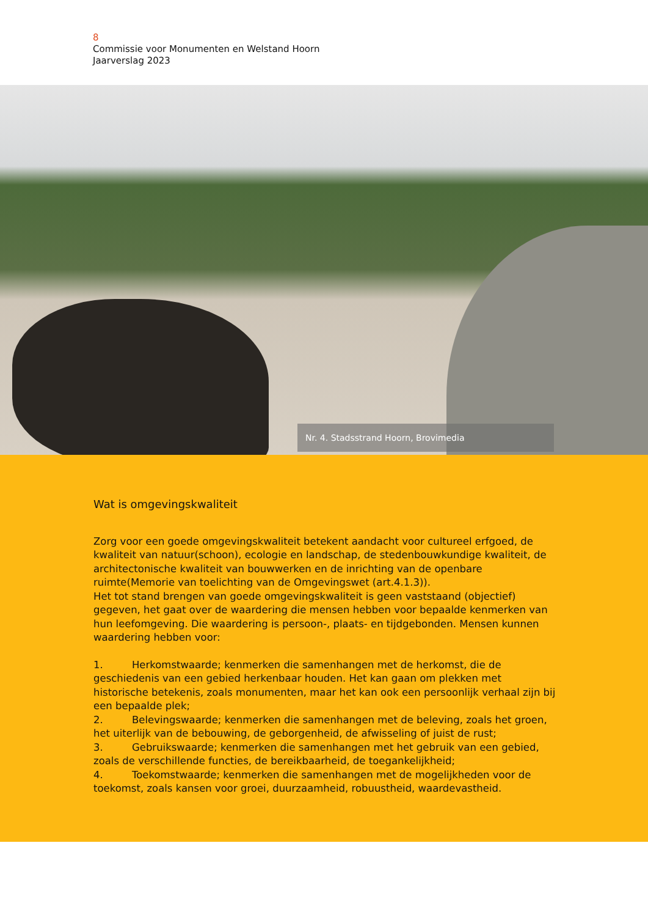8
Commissie voor Monumenten en Welstand Hoorn
Jaarverslag 2023
Nr. 4. Stadsstrand Hoorn, Brovimedia
Wat is omgevingskwaliteit
Zorg voor een goede omgevingskwaliteit betekent aandacht voor cultureel erfgoed, de kwaliteit van natuur(schoon), ecologie en landschap, de stedenbouwkundige kwaliteit, de architectonische kwaliteit van bouwwerken en de inrichting van de openbare ruimte(Memorie van toelichting van de Omgevingswet (art.4.1.3)).
Het tot stand brengen van goede omgevingskwaliteit is geen vaststaand (objectief) gegeven, het gaat over de waardering die mensen hebben voor bepaalde kenmerken van hun leefomgeving. Die waardering is persoon-, plaats- en tijdgebonden. Mensen kunnen waardering hebben voor:
1. Herkomstwaarde; kenmerken die samenhangen met de herkomst, die de geschiedenis van een gebied herkenbaar houden. Het kan gaan om plekken met historische betekenis, zoals monumenten, maar het kan ook een persoonlijk verhaal zijn bij een bepaalde plek;
2. Belevingswaarde; kenmerken die samenhangen met de beleving, zoals het groen, het uiterlijk van de bebouwing, de geborgenheid, de afwisseling of juist de rust;
3. Gebruikswaarde; kenmerken die samenhangen met het gebruik van een gebied, zoals de verschillende functies, de bereikbaarheid, de toegankelijkheid;
4. Toekomstwaarde; kenmerken die samenhangen met de mogelijkheden voor de toekomst, zoals kansen voor groei, duurzaamheid, robuustheid, waardevastheid.